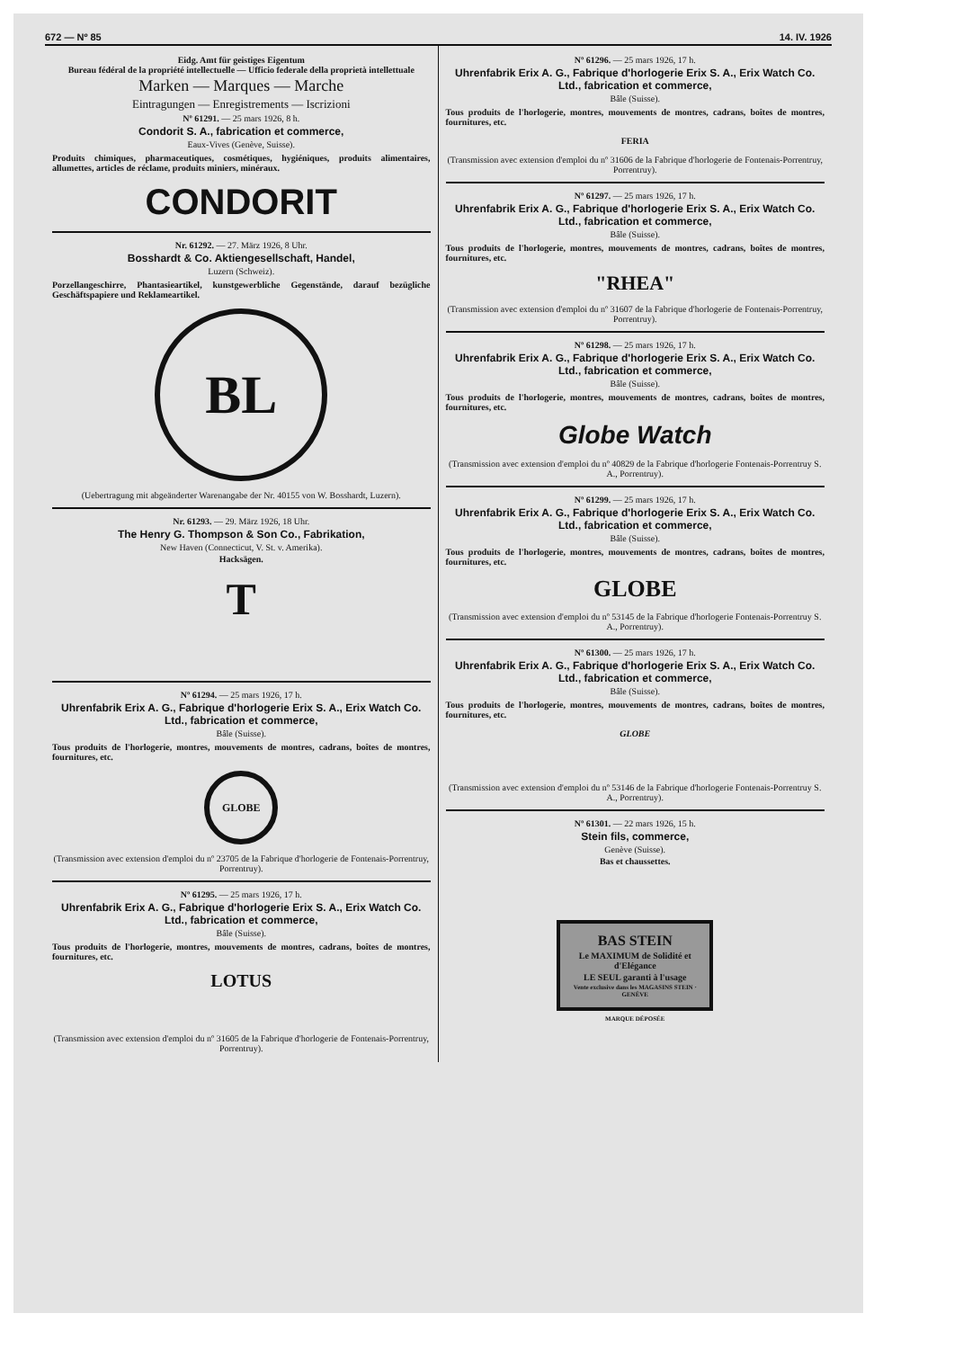672 — Nº 85 14. IV. 1926
Eidg. Amt für geistiges Eigentum
Bureau fédéral de la propriété intellectuelle — Ufficio federale della proprietà intellettuale
Marken — Marques — Marche
Eintragungen — Enregistrements — Iscrizioni
Nº 61291. — 25 mars 1926, 8 h.
Condorit S. A., fabrication et commerce,
Eaux-Vives (Genève, Suisse).
Produits chimiques, pharmaceutiques, cosmétiques, hygiéniques, produits alimentaires, allumettes, articles de réclame, produits miniers, minéraux.
CONDORIT
Nr. 61292. — 27. März 1926, 8 Uhr.
Bosshardt & Co. Aktiengesellschaft, Handel,
Luzern (Schweiz).
Porzellangeschirre, Phantasieartikel, kunstgewerbliche Gegenstände, darauf bezügliche Geschäftspapiere und Reklameartikel.
BL
(Uebertragung mit abgeänderter Warenangabe der Nr. 40155 von W. Bosshardt, Luzern).
Nr. 61293. — 29. März 1926, 18 Uhr.
The Henry G. Thompson & Son Co., Fabrikation,
New Haven (Connecticut, V. St. v. Amerika).
Hacksägen.
T
Nº 61294. — 25 mars 1926, 17 h.
Uhrenfabrik Erix A. G., Fabrique d'horlogerie Erix S. A., Erix Watch Co. Ltd., fabrication et commerce,
Bâle (Suisse).
Tous produits de l'horlogerie, montres, mouvements de montres, cadrans, boîtes de montres, fournitures, etc.
GLOBE
(Transmission avec extension d'emploi du nº 23705 de la Fabrique d'horlogerie de Fontenais-Porrentruy, Porrentruy).
Nº 61295. — 25 mars 1926, 17 h.
Uhrenfabrik Erix A. G., Fabrique d'horlogerie Erix S. A., Erix Watch Co. Ltd., fabrication et commerce,
Bâle (Suisse).
Tous produits de l'horlogerie, montres, mouvements de montres, cadrans, boîtes de montres, fournitures, etc.
LOTUS
(Transmission avec extension d'emploi du nº 31605 de la Fabrique d'horlogerie de Fontenais-Porrentruy, Porrentruy).
Nº 61296. — 25 mars 1926, 17 h.
Uhrenfabrik Erix A. G., Fabrique d'horlogerie Erix S. A., Erix Watch Co. Ltd., fabrication et commerce,
Bâle (Suisse).
Tous produits de l'horlogerie, montres, mouvements de montres, cadrans, boîtes de montres, fournitures, etc.
FERIA
(Transmission avec extension d'emploi du nº 31606 de la Fabrique d'horlogerie de Fontenais-Porrentruy, Porrentruy).
Nº 61297. — 25 mars 1926, 17 h.
Uhrenfabrik Erix A. G., Fabrique d'horlogerie Erix S. A., Erix Watch Co. Ltd., fabrication et commerce,
Bâle (Suisse).
Tous produits de l'horlogerie, montres, mouvements de montres, cadrans, boîtes de montres, fournitures, etc.
"RHEA"
(Transmission avec extension d'emploi du nº 31607 de la Fabrique d'horlogerie de Fontenais-Porrentruy, Porrentruy).
Nº 61298. — 25 mars 1926, 17 h.
Uhrenfabrik Erix A. G., Fabrique d'horlogerie Erix S. A., Erix Watch Co. Ltd., fabrication et commerce,
Bâle (Suisse).
Tous produits de l'horlogerie, montres, mouvements de montres, cadrans, boîtes de montres, fournitures, etc.
Globe Watch
(Transmission avec extension d'emploi du nº 40829 de la Fabrique d'horlogerie Fontenais-Porrentruy S. A., Porrentruy).
Nº 61299. — 25 mars 1926, 17 h.
Uhrenfabrik Erix A. G., Fabrique d'horlogerie Erix S. A., Erix Watch Co. Ltd., fabrication et commerce,
Bâle (Suisse).
Tous produits de l'horlogerie, montres, mouvements de montres, cadrans, boîtes de montres, fournitures, etc.
GLOBE
(Transmission avec extension d'emploi du nº 53145 de la Fabrique d'horlogerie Fontenais-Porrentruy S. A., Porrentruy).
Nº 61300. — 25 mars 1926, 17 h.
Uhrenfabrik Erix A. G., Fabrique d'horlogerie Erix S. A., Erix Watch Co. Ltd., fabrication et commerce,
Bâle (Suisse).
Tous produits de l'horlogerie, montres, mouvements de montres, cadrans, boîtes de montres, fournitures, etc.
GLOBE
(Transmission avec extension d'emploi du nº 53146 de la Fabrique d'horlogerie Fontenais-Porrentruy S. A., Porrentruy).
Nº 61301. — 22 mars 1926, 15 h.
Stein fils, commerce,
Genève (Suisse).
Bas et chaussettes.
BAS STEIN
Le MAXIMUM de Solidité et d'Elégance
LE SEUL garanti à l'usage
Vente exclusive dans les MAGASINS STEIN · GENÈVE
MARQUE DÉPOSÉE